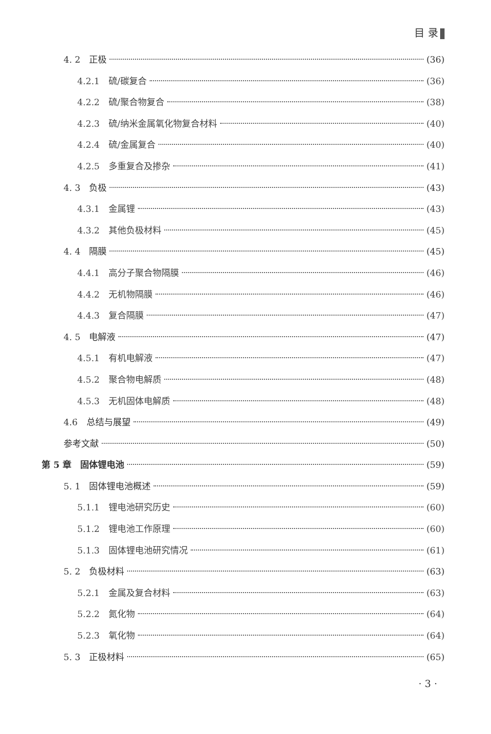目 录
4. 2　正极 (36)
4.2.1　硫/碳复合 (36)
4.2.2　硫/聚合物复合 (38)
4.2.3　硫/纳米金属氧化物复合材料 (40)
4.2.4　硫/金属复合 (40)
4.2.5　多重复合及掺杂 (41)
4. 3　负极 (43)
4.3.1　金属锂 (43)
4.3.2　其他负极材料 (45)
4. 4　隔膜 (45)
4.4.1　高分子聚合物隔膜 (46)
4.4.2　无机物隔膜 (46)
4.4.3　复合隔膜 (47)
4. 5　电解液 (47)
4.5.1　有机电解液 (47)
4.5.2　聚合物电解质 (48)
4.5.3　无机固体电解质 (48)
4.6　总结与展望 (49)
参考文献 (50)
第 5 章　固体锂电池 (59)
5. 1　固体锂电池概述 (59)
5.1.1　锂电池研究历史 (60)
5.1.2　锂电池工作原理 (60)
5.1.3　固体锂电池研究情况 (61)
5. 2　负极材料 (63)
5.2.1　金属及复合材料 (63)
5.2.2　氮化物 (64)
5.2.3　氧化物 (64)
5. 3　正极材料 (65)
· 3 ·